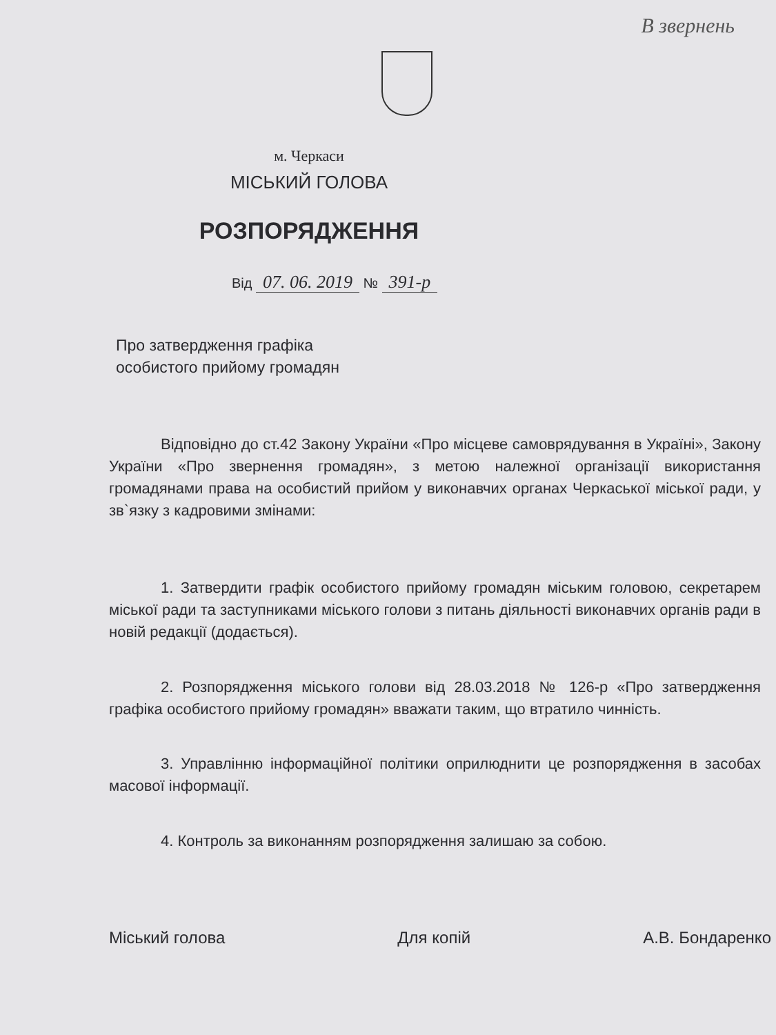В звернень
м. Черкаси
МІСЬКИЙ ГОЛОВА
РОЗПОРЯДЖЕННЯ
Від 07. 06. 2019 № 391-р
Про затвердження графіка
особистого прийому громадян
Відповідно до ст.42 Закону України «Про місцеве самоврядування в Україні», Закону України «Про звернення громадян», з метою належної організації використання громадянами права на особистий прийом у виконавчих органах Черкаської міської ради, у зв`язку з кадровими змінами:
1. Затвердити графік особистого прийому громадян міським головою, секретарем міської ради та заступниками міського голови з питань діяльності виконавчих органів ради в новій редакції (додається).
2. Розпорядження міського голови від 28.03.2018 № 126-р «Про затвердження графіка особистого прийому громадян» вважати таким, що втратило чинність.
3. Управлінню інформаційної політики оприлюднити це розпорядження в засобах масової інформації.
4. Контроль за виконанням розпорядження залишаю за собою.
Міський голова Для копій А.В. Бондаренко